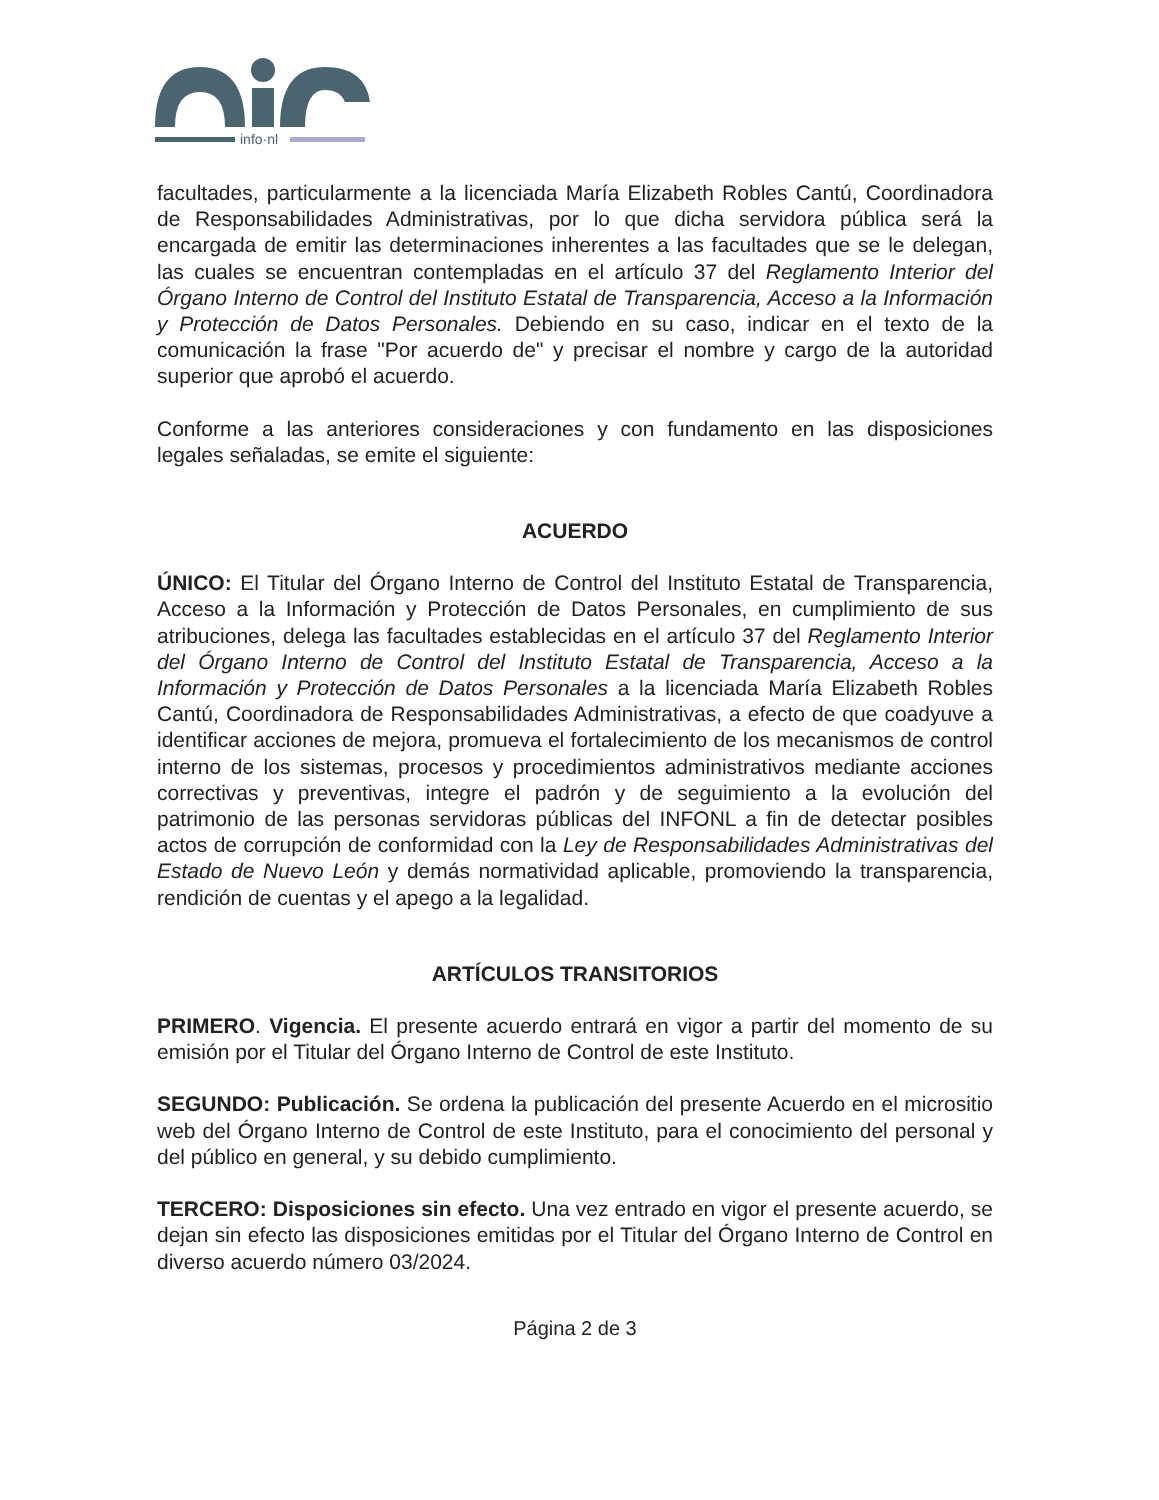info·nl
facultades, particularmente a la licenciada María Elizabeth Robles Cantú, Coordinadora de Responsabilidades Administrativas, por lo que dicha servidora pública será la encargada de emitir las determinaciones inherentes a las facultades que se le delegan, las cuales se encuentran contempladas en el artículo 37 del Reglamento Interior del Órgano Interno de Control del Instituto Estatal de Transparencia, Acceso a la Información y Protección de Datos Personales. Debiendo en su caso, indicar en el texto de la comunicación la frase "Por acuerdo de" y precisar el nombre y cargo de la autoridad superior que aprobó el acuerdo.
Conforme a las anteriores consideraciones y con fundamento en las disposiciones legales señaladas, se emite el siguiente:
ACUERDO
ÚNICO: El Titular del Órgano Interno de Control del Instituto Estatal de Transparencia, Acceso a la Información y Protección de Datos Personales, en cumplimiento de sus atribuciones, delega las facultades establecidas en el artículo 37 del Reglamento Interior del Órgano Interno de Control del Instituto Estatal de Transparencia, Acceso a la Información y Protección de Datos Personales a la licenciada María Elizabeth Robles Cantú, Coordinadora de Responsabilidades Administrativas, a efecto de que coadyuve a identificar acciones de mejora, promueva el fortalecimiento de los mecanismos de control interno de los sistemas, procesos y procedimientos administrativos mediante acciones correctivas y preventivas, integre el padrón y de seguimiento a la evolución del patrimonio de las personas servidoras públicas del INFONL a fin de detectar posibles actos de corrupción de conformidad con la Ley de Responsabilidades Administrativas del Estado de Nuevo León y demás normatividad aplicable, promoviendo la transparencia, rendición de cuentas y el apego a la legalidad.
ARTÍCULOS TRANSITORIOS
PRIMERO. Vigencia. El presente acuerdo entrará en vigor a partir del momento de su emisión por el Titular del Órgano Interno de Control de este Instituto.
SEGUNDO: Publicación. Se ordena la publicación del presente Acuerdo en el micrositio web del Órgano Interno de Control de este Instituto, para el conocimiento del personal y del público en general, y su debido cumplimiento.
TERCERO: Disposiciones sin efecto. Una vez entrado en vigor el presente acuerdo, se dejan sin efecto las disposiciones emitidas por el Titular del Órgano Interno de Control en diverso acuerdo número 03/2024.
Página 2 de 3